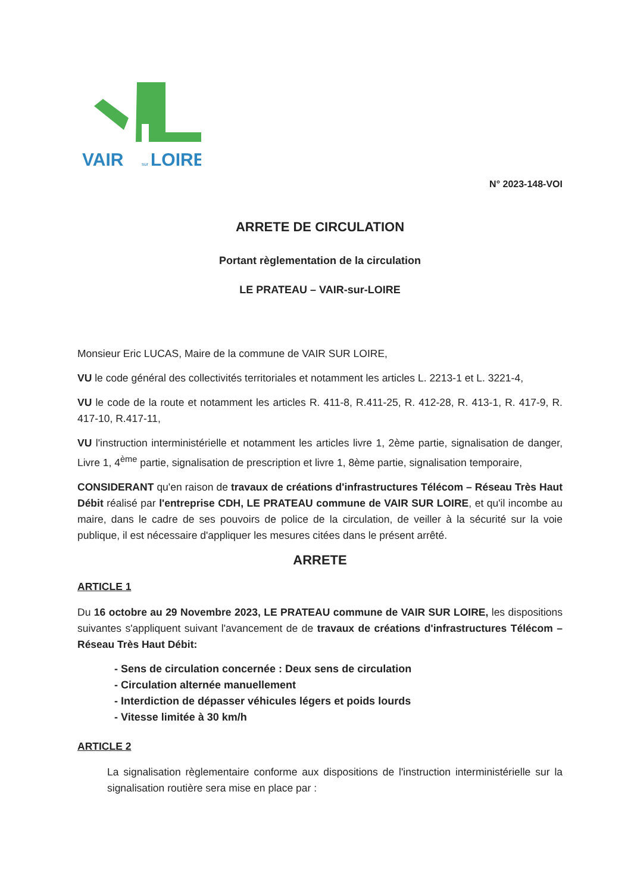VAIR
LOIRE
sur
N° 2023-148-VOI
ARRETE DE CIRCULATION
Portant règlementation de la circulation
LE PRATEAU – VAIR-sur-LOIRE
Monsieur Eric LUCAS, Maire de la commune de VAIR SUR LOIRE,
VU le code général des collectivités territoriales et notamment les articles L. 2213-1 et L. 3221-4,
VU le code de la route et notamment les articles R. 411-8, R.411-25, R. 412-28, R. 413-1, R. 417-9, R. 417-10, R.417-11,
VU l'instruction interministérielle et notamment les articles livre 1, 2ème partie, signalisation de danger, Livre 1, 4<sup>ème</sup> partie, signalisation de prescription et livre 1, 8ème partie, signalisation temporaire,
CONSIDERANT qu'en raison de travaux de créations d'infrastructures Télécom – Réseau Très Haut Débit réalisé par l'entreprise CDH, LE PRATEAU commune de VAIR SUR LOIRE, et qu'il incombe au maire, dans le cadre de ses pouvoirs de police de la circulation, de veiller à la sécurité sur la voie publique, il est nécessaire d'appliquer les mesures citées dans le présent arrêté.
ARRETE
ARTICLE 1
Du 16 octobre au 29 Novembre 2023, LE PRATEAU commune de VAIR SUR LOIRE, les dispositions suivantes s'appliquent suivant l'avancement de de travaux de créations d'infrastructures Télécom – Réseau Très Haut Débit:
- Sens de circulation concernée : Deux sens de circulation
- Circulation alternée manuellement
- Interdiction de dépasser véhicules légers et poids lourds
- Vitesse limitée à 30 km/h
ARTICLE 2
La signalisation règlementaire conforme aux dispositions de l'instruction interministérielle sur la signalisation routière sera mise en place par :